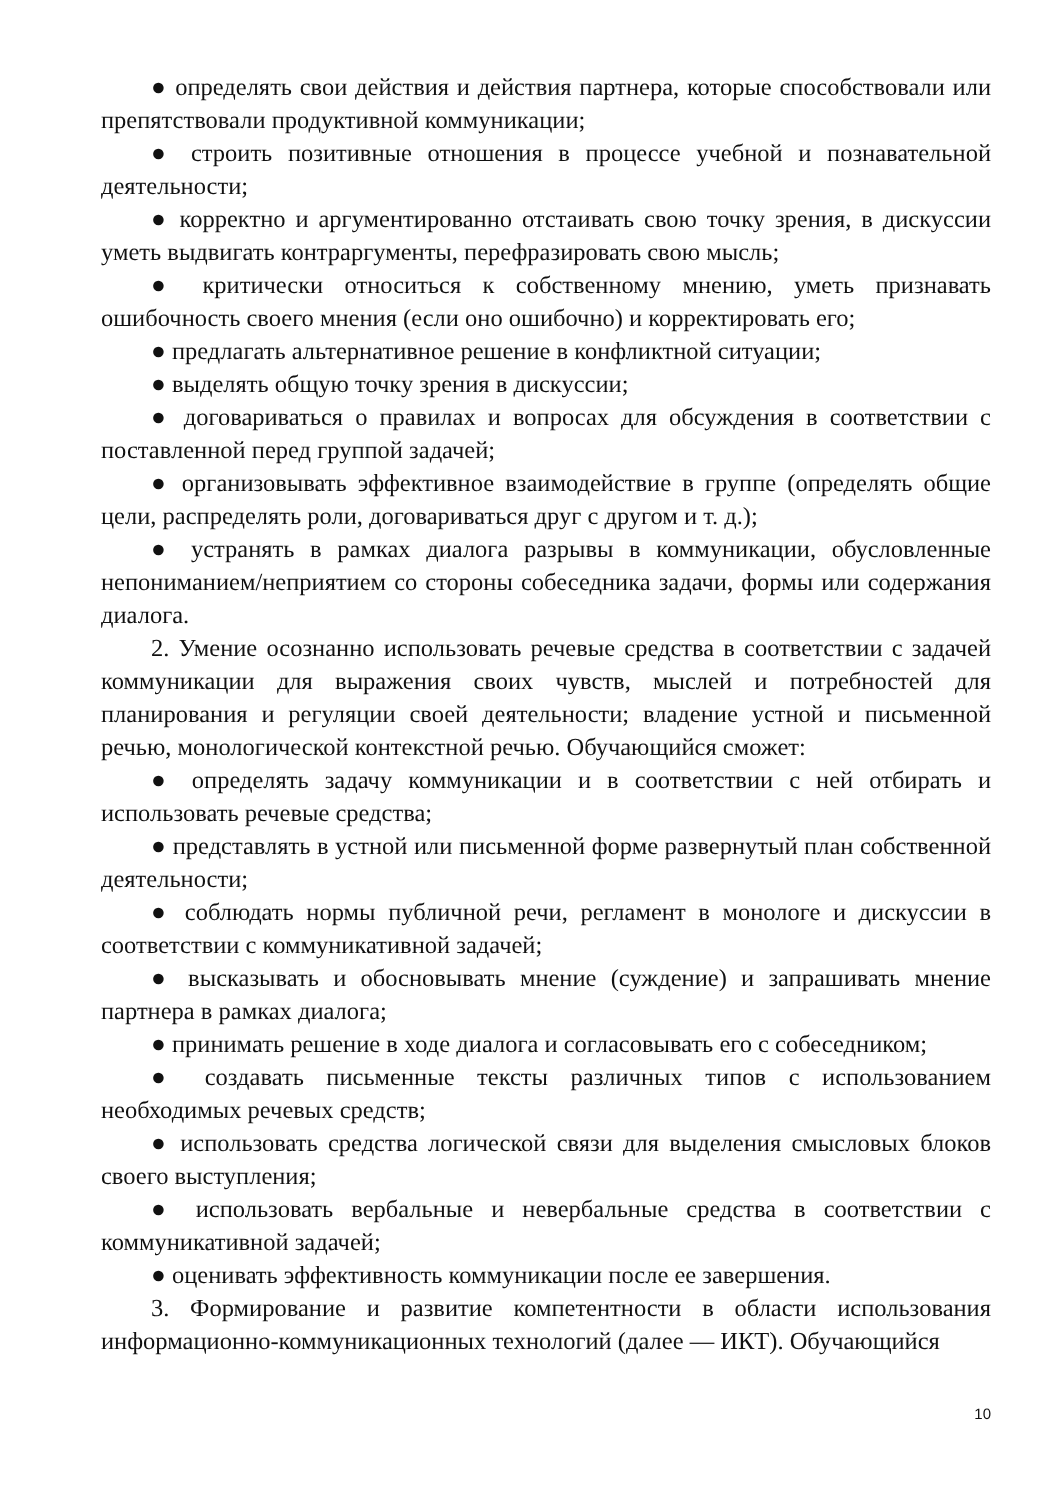● определять свои действия и действия партнера, которые способствовали или препятствовали продуктивной коммуникации;
● строить позитивные отношения в процессе учебной и познавательной деятельности;
● корректно и аргументированно отстаивать свою точку зрения, в дискуссии уметь выдвигать контраргументы, перефразировать свою мысль;
● критически относиться к собственному мнению, уметь признавать ошибочность своего мнения (если оно ошибочно) и корректировать его;
● предлагать альтернативное решение в конфликтной ситуации;
● выделять общую точку зрения в дискуссии;
● договариваться о правилах и вопросах для обсуждения в соответствии с поставленной перед группой задачей;
● организовывать эффективное взаимодействие в группе (определять общие цели, распределять роли, договариваться друг с другом и т. д.);
● устранять в рамках диалога разрывы в коммуникации, обусловленные непониманием/неприятием со стороны собеседника задачи, формы или содержания диалога.
2. Умение осознанно использовать речевые средства в соответствии с задачей коммуникации для выражения своих чувств, мыслей и потребностей для планирования и регуляции своей деятельности; владение устной и письменной речью, монологической контекстной речью. Обучающийся сможет:
● определять задачу коммуникации и в соответствии с ней отбирать и использовать речевые средства;
● представлять в устной или письменной форме развернутый план собственной деятельности;
● соблюдать нормы публичной речи, регламент в монологе и дискуссии в соответствии с коммуникативной задачей;
● высказывать и обосновывать мнение (суждение) и запрашивать мнение партнера в рамках диалога;
● принимать решение в ходе диалога и согласовывать его с собеседником;
● создавать письменные тексты различных типов с использованием необходимых речевых средств;
● использовать средства логической связи для выделения смысловых блоков своего выступления;
● использовать вербальные и невербальные средства в соответствии с коммуникативной задачей;
● оценивать эффективность коммуникации после ее завершения.
3. Формирование и развитие компетентности в области использования информационно-коммуникационных технологий (далее — ИКТ). Обучающийся
10